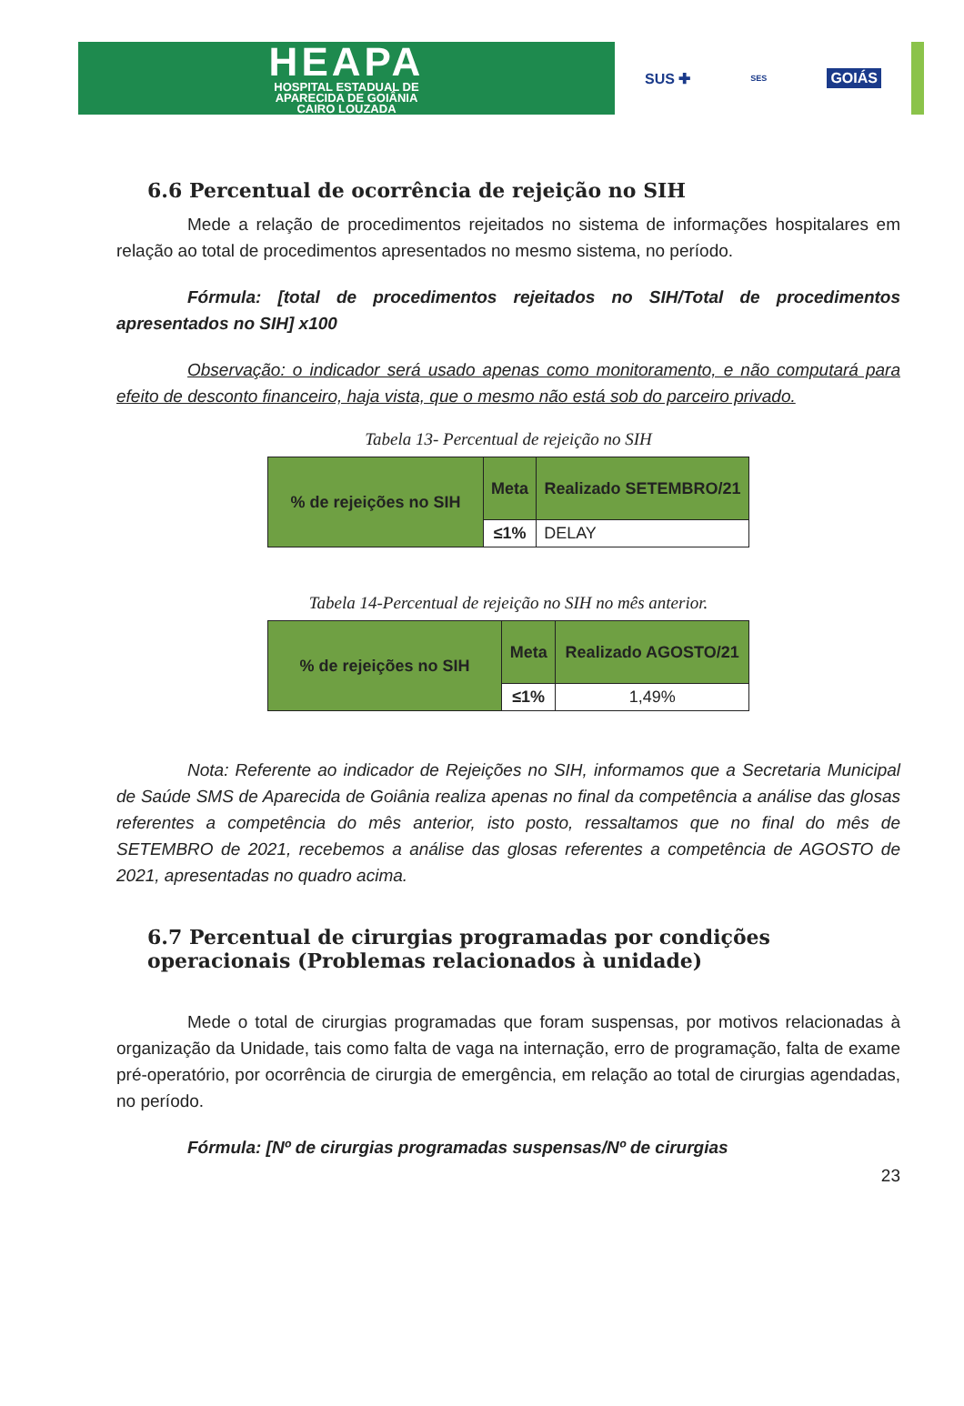HEAPA
HOSPITAL ESTADUAL DE
APARECIDA DE GOIÂNIA
CAIRO LOUZADA
SUS ✚ SES GOIÁS
6.6 Percentual de ocorrência de rejeição no SIH
Mede a relação de procedimentos rejeitados no sistema de informações hospitalares em relação ao total de procedimentos apresentados no mesmo sistema, no período.
Fórmula: [total de procedimentos rejeitados no SIH/Total de procedimentos apresentados no SIH] x100
Observação: o indicador será usado apenas como monitoramento, e não computará para efeito de desconto financeiro, haja vista, que o mesmo não está sob do parceiro privado.
Tabela 13- Percentual de rejeição no SIH
| % de rejeições no SIH | Meta | Realizado SETEMBRO/21 |
| --- | --- | --- |
| | ≤1% | DELAY |
Tabela 14-Percentual de rejeição no SIH no mês anterior.
| % de rejeições no SIH | Meta | Realizado AGOSTO/21 |
| --- | --- | --- |
| | ≤1% | 1,49% |
Nota: Referente ao indicador de Rejeições no SIH, informamos que a Secretaria Municipal de Saúde SMS de Aparecida de Goiânia realiza apenas no final da competência a análise das glosas referentes a competência do mês anterior, isto posto, ressaltamos que no final do mês de SETEMBRO de 2021, recebemos a análise das glosas referentes a competência de AGOSTO de 2021, apresentadas no quadro acima.
6.7 Percentual de cirurgias programadas por condições operacionais (Problemas relacionados à unidade)
Mede o total de cirurgias programadas que foram suspensas, por motivos relacionadas à organização da Unidade, tais como falta de vaga na internação, erro de programação, falta de exame pré-operatório, por ocorrência de cirurgia de emergência, em relação ao total de cirurgias agendadas, no período.
Fórmula: [Nº de cirurgias programadas suspensas/Nº de cirurgias
23